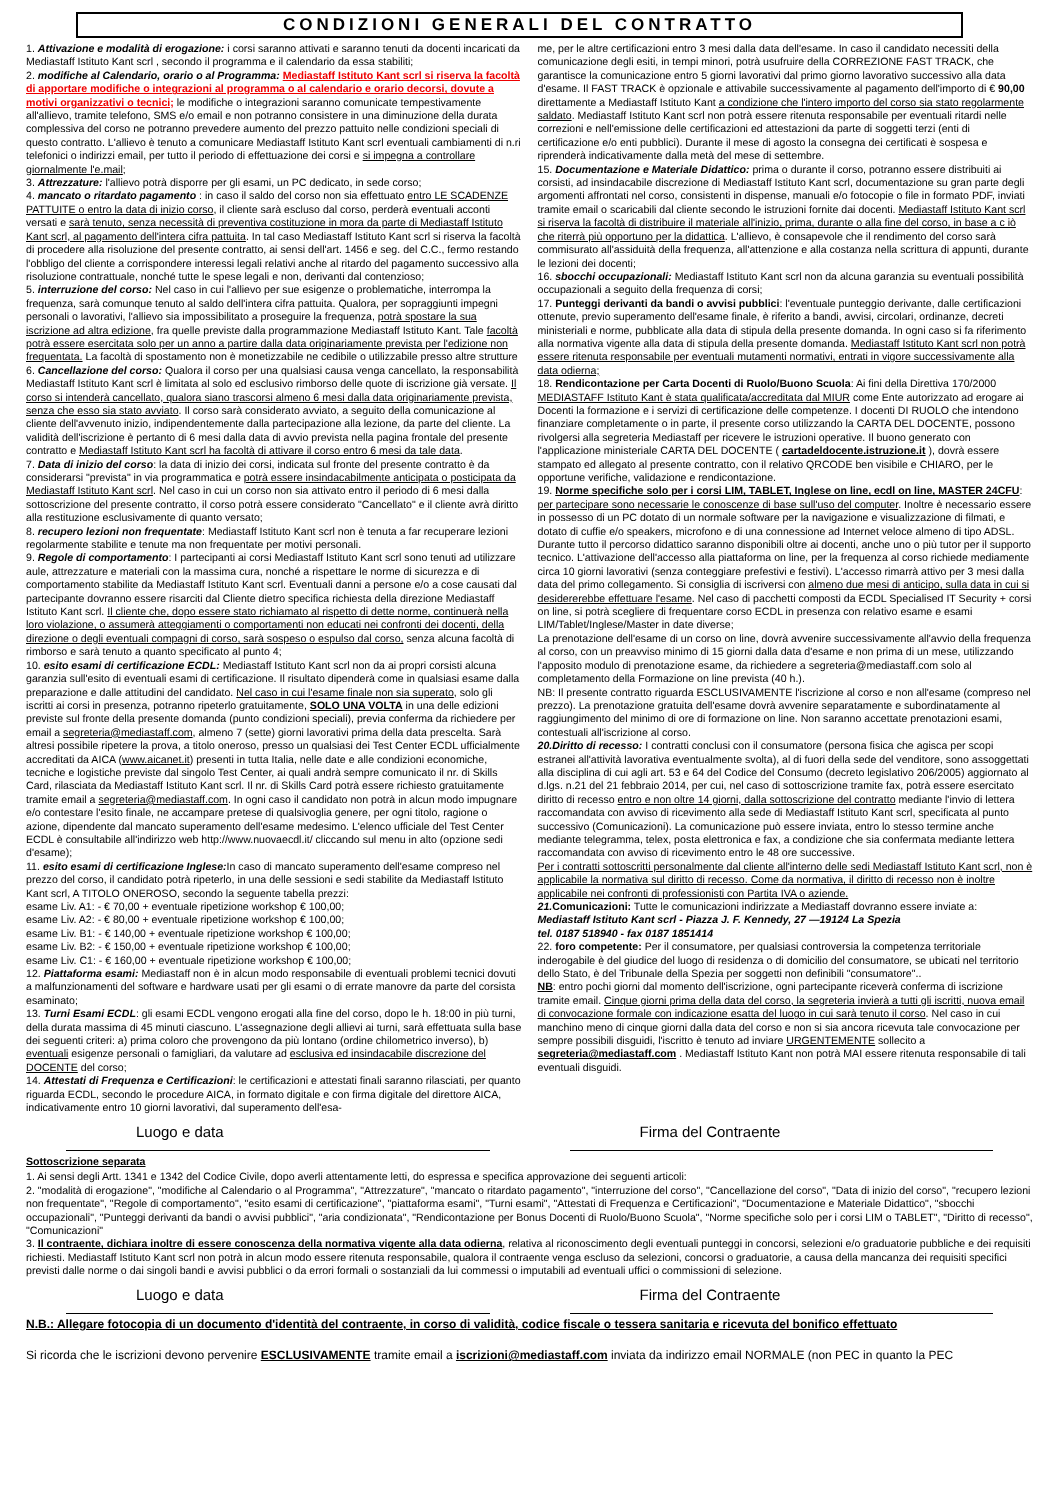CONDIZIONI GENERALI DEL CONTRATTO
1. Attivazione e modalità di erogazione: i corsi saranno attivati e saranno tenuti da docenti incaricati da Mediastaff Istituto Kant scrl , secondo il programma e il calendario da essa stabiliti;
2. modifiche al Calendario, orario o al Programma: Mediastaff Istituto Kant scrl si riserva la facoltà di apportare modifiche o integrazioni al programma o al calendario e orario decorsi, dovute a motivi organizzativi o tecnici; le modifiche o integrazioni saranno comunicate tempestivamente all'allievo, tramite telefono, SMS e/o email e non potranno consistere in una diminuzione della durata complessiva del corso ne potranno prevedere aumento del prezzo pattuito nelle condizioni speciali di questo contratto. L'allievo è tenuto a comunicare Mediastaff Istituto Kant scrl eventuali cambiamenti di n.ri telefonici o indirizzi email, per tutto il periodo di effettuazione dei corsi e si impegna a controllare giornalmente l'e.mail;
3. Attrezzature: l'allievo potrà disporre per gli esami, un PC dedicato, in sede corso;
4. mancato o ritardato pagamento : in caso il saldo del corso non sia effettuato entro LE SCADENZE PATTUITE o entro la data di inizio corso, il cliente sarà escluso dal corso, perderà eventuali acconti versati e sarà tenuto, senza necessità di preventiva costituzione in mora da parte di Mediastaff Istituto Kant scrl, al pagamento dell'intera cifra pattuita. In tal caso Mediastaff Istituto Kant scrl si riserva la facoltà di procedere alla risoluzione del presente contratto, ai sensi dell'art. 1456 e seg. del C.C., fermo restando l'obbligo del cliente a corrispondere interessi legali relativi anche al ritardo del pagamento successivo alla risoluzione contrattuale, nonché tutte le spese legali e non, derivanti dal contenzioso;
5. interruzione del corso: Nel caso in cui l'allievo per sue esigenze o problematiche, interrompa la frequenza, sarà comunque tenuto al saldo dell'intera cifra pattuita. Qualora, per sopraggiunti impegni personali o lavorativi, l'allievo sia impossibilitato a proseguire la frequenza, potrà spostare la sua iscrizione ad altra edizione, fra quelle previste dalla programmazione Mediastaff Istituto Kant. Tale facoltà potrà essere esercitata solo per un anno a partire dalla data originariamente prevista per l'edizione non frequentata. La facoltà di spostamento non è monetizzabile ne cedibile o utilizzabile presso altre strutture
6. Cancellazione del corso: Qualora il corso per una qualsiasi causa venga cancellato, la responsabilità Mediastaff Istituto Kant scrl è limitata al solo ed esclusivo rimborso delle quote di iscrizione già versate. Il corso si intenderà cancellato, qualora siano trascorsi almeno 6 mesi dalla data originariamente prevista, senza che esso sia stato avviato. Il corso sarà considerato avviato, a seguito della comunicazione al cliente dell'avvenuto inizio, indipendentemente dalla partecipazione alla lezione, da parte del cliente. La validità dell'iscrizione è pertanto di 6 mesi dalla data di avvio prevista nella pagina frontale del presente contratto e Mediastaff Istituto Kant scrl ha facoltà di attivare il corso entro 6 mesi da tale data.
7. Data di inizio del corso: la data di inizio dei corsi, indicata sul fronte del presente contratto è da considerarsi "prevista" in via programmatica e potrà essere insindacabilmente anticipata o posticipata da Mediastaff Istituto Kant scrl. Nel caso in cui un corso non sia attivato entro il periodo di 6 mesi dalla sottoscrizione del presente contratto, il corso potrà essere considerato "Cancellato" e il cliente avrà diritto alla restituzione esclusivamente di quanto versato;
8. recupero lezioni non frequentate: Mediastaff Istituto Kant scrl non è tenuta a far recuperare lezioni regolarmente stabilite e tenute ma non frequentate per motivi personali.
9. Regole di comportamento: I partecipanti ai corsi Mediastaff Istituto Kant scrl sono tenuti ad utilizzare aule, attrezzature e materiali con la massima cura, nonché a rispettare le norme di sicurezza e di comportamento stabilite da Mediastaff Istituto Kant scrl. Eventuali danni a persone e/o a cose causati dal partecipante dovranno essere risarciti dal Cliente dietro specifica richiesta della direzione Mediastaff Istituto Kant scrl. Il cliente che, dopo essere stato richiamato al rispetto di dette norme, continuerà nella loro violazione, o assumerà atteggiamenti o comportamenti non educati nei confronti dei docenti, della direzione o degli eventuali compagni di corso, sarà sospeso o espulso dal corso, senza alcuna facoltà di rimborso e sarà tenuto a quanto specificato al punto 4;
10. esito esami di certificazione ECDL: Mediastaff Istituto Kant scrl non da ai propri corsisti alcuna garanzia sull'esito di eventuali esami di certificazione. Il risultato dipenderà come in qualsiasi esame dalla preparazione e dalle attitudini del candidato. Nel caso in cui l'esame finale non sia superato, solo gli iscritti ai corsi in presenza, potranno ripeterlo gratuitamente, SOLO UNA VOLTA in una delle edizioni previste sul fronte della presente domanda (punto condizioni speciali), previa conferma da richiedere per email a segreteria@mediastaff.com, almeno 7 (sette) giorni lavorativi prima della data prescelta. Sarà altresi possibile ripetere la prova, a titolo oneroso, presso un qualsiasi dei Test Center ECDL ufficialmente accreditati da AICA (www.aicanet.it) presenti in tutta Italia, nelle date e alle condizioni economiche, tecniche e logistiche previste dal singolo Test Center, ai quali andrà sempre comunicato il nr. di Skills Card, rilasciata da Mediastaff Istituto Kant scrl. Il nr. di Skills Card potrà essere richiesto gratuitamente tramite email a segreteria@mediastaff.com. In ogni caso il candidato non potrà in alcun modo impugnare e/o contestare l'esito finale, ne accampare pretese di qualsivoglia genere, per ogni titolo, ragione o azione, dipendente dal mancato superamento dell'esame medesimo. L'elenco ufficiale del Test Center ECDL è consultabile all'indirizzo web http://www.nuovaecdl.it/ cliccando sul menu in alto (opzione sedi d'esame);
11. esito esami di certificazione Inglese: In caso di mancato superamento dell'esame compreso nel prezzo del corso, il candidato potrà ripeterlo, in una delle sessioni e sedi stabilite da Mediastaff Istituto Kant scrl, A TITOLO ONEROSO, secondo la seguente tabella prezzi:
esame Liv. A1: - € 70,00 + eventuale ripetizione workshop € 100,00;
esame Liv. A2: - € 80,00 + eventuale ripetizione workshop € 100,00;
esame Liv. B1: - € 140,00 + eventuale ripetizione workshop € 100,00;
esame Liv. B2: - € 150,00 + eventuale ripetizione workshop € 100,00;
esame Liv. C1: - € 160,00 + eventuale ripetizione workshop € 100,00;
12. Piattaforma esami: Mediastaff non è in alcun modo responsabile di eventuali problemi tecnici dovuti a malfunzionamenti del software e hardware usati per gli esami o di errate manovre da parte del corsista esaminato;
13. Turni Esami ECDL: gli esami ECDL vengono erogati alla fine del corso, dopo le h. 18:00 in più turni, della durata massima di 45 minuti ciascuno. L'assegnazione degli allievi ai turni, sarà effettuata sulla base dei seguenti criteri: a) prima coloro che provengono da più lontano (ordine chilometrico inverso), b) eventuali esigenze personali o famigliari, da valutare ad esclusiva ed insindacabile discrezione del DOCENTE del corso;
14. Attestati di Frequenza e Certificazioni: le certificazioni e attestati finali saranno rilasciati, per quanto riguarda ECDL, secondo le procedure AICA, in formato digitale e con firma digitale del direttore AICA, indicativamente entro 10 giorni lavorativi, dal superamento dell'esa-
me, per le altre certificazioni entro 3 mesi dalla data dell'esame. In caso il candidato necessiti della comunicazione degli esiti, in tempi minori, potrà usufruire della CORREZIONE FAST TRACK, che garantisce la comunicazione entro 5 giorni lavorativi dal primo giorno lavorativo successivo alla data d'esame. Il FAST TRACK è opzionale e attivabile successivamente al pagamento dell'importo di € 90,00 direttamente a Mediastaff Istituto Kant a condizione che l'intero importo del corso sia stato regolarmente saldato. Mediastaff Istituto Kant scrl non potrà essere ritenuta responsabile per eventuali ritardi nelle correzioni e nell'emissione delle certificazioni ed attestazioni da parte di soggetti terzi (enti di certificazione e/o enti pubblici). Durante il mese di agosto la consegna dei certificati è sospesa e riprenderà indicativamente dalla metà del mese di settembre.
15. Documentazione e Materiale Didattico: prima o durante il corso, potranno essere distribuiti ai corsisti, ad insindacabile discrezione di Mediastaff Istituto Kant scrl, documentazione su gran parte degli argomenti affrontati nel corso, consistenti in dispense, manuali e/o fotocopie o file in formato PDF, inviati tramite email o scaricabili dal cliente secondo le istruzioni fornite dai docenti. Mediastaff Istituto Kant scrl si riserva la facoltà di distribuire il materiale all'inizio, prima, durante o alla fine del corso, in base a c iò che riterrà più opportuno per la didattica. L'allievo, è consapevole che il rendimento del corso sarà commisurato all'assiduità della frequenza, all'attenzione e alla costanza nella scrittura di appunti, durante le lezioni dei docenti;
16. sbocchi occupazionali: Mediastaff Istituto Kant scrl non da alcuna garanzia su eventuali possibilità occupazionali a seguito della frequenza di corsi;
17. Punteggi derivanti da bandi o avvisi pubblici: l'eventuale punteggio derivante, dalle certificazioni ottenute, previo superamento dell'esame finale, è riferito a bandi, avvisi, circolari, ordinanze, decreti ministeriali e norme, pubblicate alla data di stipula della presente domanda. In ogni caso si fa riferimento alla normativa vigente alla data di stipula della presente domanda. Mediastaff Istituto Kant scrl non potrà essere ritenuta responsabile per eventuali mutamenti normativi, entrati in vigore successivamente alla data odierna;
18. Rendicontazione per Carta Docenti di Ruolo/Buono Scuola: Ai fini della Direttiva 170/2000 MEDIASTAFF Istituto Kant è stata qualificata/accreditata dal MIUR come Ente autorizzato ad erogare ai Docenti la formazione e i servizi di certificazione delle competenze. I docenti DI RUOLO che intendono finanziare completamente o in parte, il presente corso utilizzando la CARTA DEL DOCENTE, possono rivolgersi alla segreteria Mediastaff per ricevere le istruzioni operative. Il buono generato con l'applicazione ministeriale CARTA DEL DOCENTE ( cartadeldocente.istruzione.it ), dovrà essere stampato ed allegato al presente contratto, con il relativo QRCODE ben visibile e CHIARO, per le opportune verifiche, validazione e rendicontazione.
19. Norme specifiche solo per i corsi LIM, TABLET, Inglese on line, ecdl on line, MASTER 24CFU: per partecipare sono necessarie le conoscenze di base sull'uso del computer. Inoltre è necessario essere in possesso di un PC dotato di un normale software per la navigazione e visualizzazione di filmati, e dotato di cuffie e/o speakers, microfono e di una connessione ad Internet veloce almeno di tipo ADSL. Durante tutto il percorso didattico saranno disponibili oltre ai docenti, anche uno o più tutor per il supporto tecnico. L'attivazione dell'accesso alla piattaforma on line, per la frequenza al corso richiede mediamente circa 10 giorni lavorativi (senza conteggiare prefestivi e festivi). L'accesso rimarrà attivo per 3 mesi dalla data del primo collegamento. Si consiglia di iscriversi con almeno due mesi di anticipo, sulla data in cui si desidererebbe effettuare l'esame. Nel caso di pacchetti composti da ECDL Specialised IT Security + corsi on line, si potrà scegliere di frequentare corso ECDL in presenza con relativo esame e esami LIM/Tablet/Inglese/Master in date diverse;
La prenotazione dell'esame di un corso on line, dovrà avvenire successivamente all'avvio della frequenza al corso, con un preavviso minimo di 15 giorni dalla data d'esame e non prima di un mese, utilizzando l'apposito modulo di prenotazione esame, da richiedere a segreteria@mediastaff.com solo al completamento della Formazione on line prevista (40 h.).
NB: Il presente contratto riguarda ESCLUSIVAMENTE l'iscrizione al corso e non all'esame (compreso nel prezzo). La prenotazione gratuita dell'esame dovrà avvenire separatamente e subordinatamente al raggiungimento del minimo di ore di formazione on line. Non saranno accettate prenotazioni esami, contestuali all'iscrizione al corso.
20.Diritto di recesso: I contratti conclusi con il consumatore (persona fisica che agisca per scopi estranei all'attività lavorativa eventualmente svolta), al di fuori della sede del venditore, sono assoggettati alla disciplina di cui agli art. 53 e 64 del Codice del Consumo (decreto legislativo 206/2005) aggiornato al d.lgs. n.21 del 21 febbraio 2014, per cui, nel caso di sottoscrizione tramite fax, potrà essere esercitato diritto di recesso entro e non oltre 14 giorni, dalla sottoscrizione del contratto mediante l'invio di lettera raccomandata con avviso di ricevimento alla sede di Mediastaff Istituto Kant scrl, specificata al punto successivo (Comunicazioni). La comunicazione può essere inviata, entro lo stesso termine anche mediante telegramma, telex, posta elettronica e fax, a condizione che sia confermata mediante lettera raccomandata con avviso di ricevimento entro le 48 ore successive.
Per i contratti sottoscritti personalmente dal cliente all'interno delle sedi Mediastaff Istituto Kant scrl, non è applicabile la normativa sul diritto di recesso. Come da normativa, il diritto di recesso non è inoltre applicabile nei confronti di professionisti con Partita IVA o aziende.
21. Comunicazioni: Tutte le comunicazioni indirizzate a Mediastaff dovranno essere inviate a:
Mediastaff Istituto Kant scrl - Piazza J. F. Kennedy, 27 —19124 La Spezia
tel. 0187 518940 - fax 0187 1851414
22. foro competente: Per il consumatore, per qualsiasi controversia la competenza territoriale inderogabile è del giudice del luogo di residenza o di domicilio del consumatore, se ubicati nel territorio dello Stato, è del Tribunale della Spezia per soggetti non definibili "consumatore"..
NB: entro pochi giorni dal momento dell'iscrizione, ogni partecipante riceverà conferma di iscrizione tramite email. Cinque giorni prima della data del corso, la segreteria invierà a tutti gli iscritti, nuova email di convocazione formale con indicazione esatta del luogo in cui sarà tenuto il corso. Nel caso in cui manchino meno di cinque giorni dalla data del corso e non si sia ancora ricevuta tale convocazione per sempre possibili disguidi, l'iscritto è tenuto ad inviare URGENTEMENTE sollecito a segreteria@mediastaff.com . Mediastaff Istituto Kant non potrà MAI essere ritenuta responsabile di tali eventuali disguidi.
Luogo e data Firma del Contraente
Sottoscrizione separata
1. Ai sensi degli Artt. 1341 e 1342 del Codice Civile, dopo averli attentamente letti, do espressa e specifica approvazione dei seguenti articoli:
2. "modalità di erogazione", "modifiche al Calendario o al Programma", "Attrezzature", "mancato o ritardato pagamento", "interruzione del corso", "Cancellazione del corso", "Data di inizio del corso", "recupero lezioni non frequentate", "Regole di comportamento", "esito esami di certificazione", "piattaforma esami", "Turni esami", "Attestati di Frequenza e Certificazioni", "Documentazione e Materiale Didattico", "sbocchi occupazionali", "Punteggi derivanti da bandi o avvisi pubblici", "aria condizionata", "Rendicontazione per Bonus Docenti di Ruolo/Buono Scuola", "Norme specifiche solo per i corsi LIM o TABLET", "Diritto di recesso", "Comunicazioni"
3. Il contraente, dichiara inoltre di essere conoscenza della normativa vigente alla data odierna, relativa al riconoscimento degli eventuali punteggi in concorsi, selezioni e/o graduatorie pubbliche e dei requisiti richiesti. Mediastaff Istituto Kant scrl non potrà in alcun modo essere ritenuta responsabile, qualora il contraente venga escluso da selezioni, concorsi o graduatorie, a causa della mancanza dei requisiti specifici previsti dalle norme o dai singoli bandi e avvisi pubblici o da errori formali o sostanziali da lui commessi o imputabili ad eventuali uffici o commissioni di selezione.
Luogo e data Firma del Contraente
N.B.: Allegare fotocopia di un documento d'identità del contraente, in corso di validità, codice fiscale o tessera sanitaria e ricevuta del bonifico effettuato
Si ricorda che le iscrizioni devono pervenire ESCLUSIVAMENTE tramite email a iscrizioni@mediastaff.com inviata da indirizzo email NORMALE (non PEC in quanto la PEC